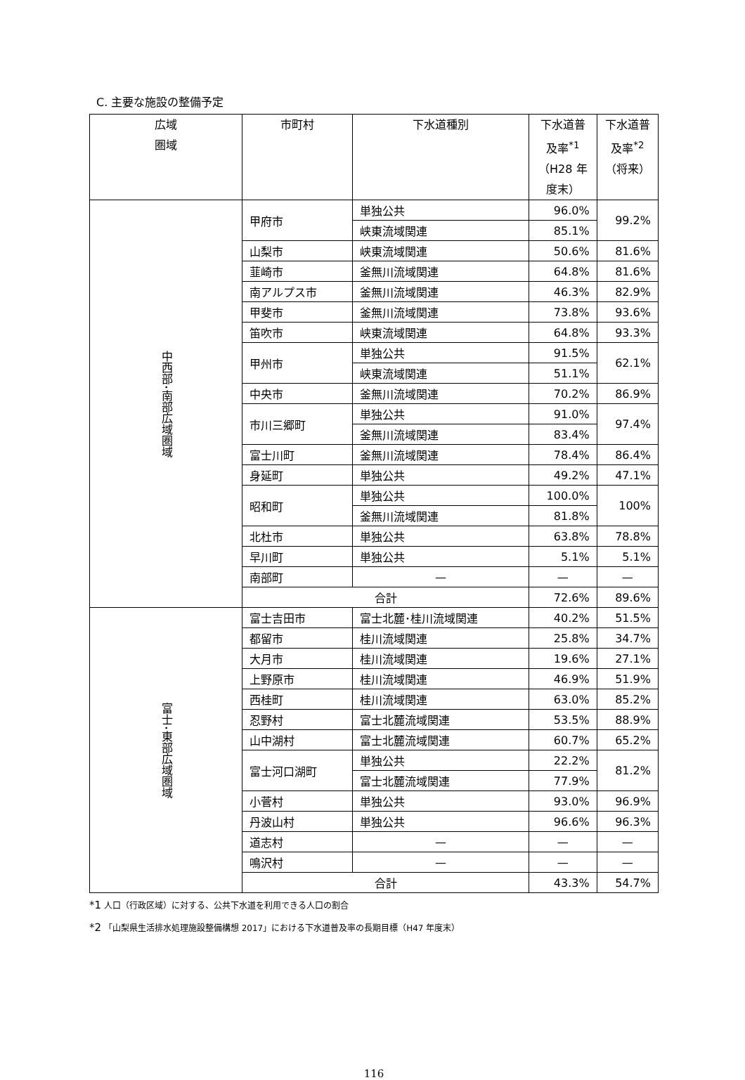C. 主要な施設の整備予定
| 広域 圏域 | 市町村 | 下水道種別 | 下水道普及率<sup>*1</sup> （H28 年度末） | 下水道普及率<sup>*2</sup> （将来） |
| --- | --- | --- | --- | --- |
| 中西部･南部広域圏域 | 甲府市 | 単独公共 | 96.0% | 99.2% |
| | | 峡東流域関連 | 85.1% | |
| | 山梨市 | 峡東流域関連 | 50.6% | 81.6% |
| | 韮崎市 | 釜無川流域関連 | 64.8% | 81.6% |
| | 南アルプス市 | 釜無川流域関連 | 46.3% | 82.9% |
| | 甲斐市 | 釜無川流域関連 | 73.8% | 93.6% |
| | 笛吹市 | 峡東流域関連 | 64.8% | 93.3% |
| | 甲州市 | 単独公共 | 91.5% | 62.1% |
| | | 峡東流域関連 | 51.1% | |
| | 中央市 | 釜無川流域関連 | 70.2% | 86.9% |
| | 市川三郷町 | 単独公共 | 91.0% | 97.4% |
| | | 釜無川流域関連 | 83.4% | |
| | 富士川町 | 釜無川流域関連 | 78.4% | 86.4% |
| | 身延町 | 単独公共 | 49.2% | 47.1% |
| | 昭和町 | 単独公共 | 100.0% | 100% |
| | | 釜無川流域関連 | 81.8% | |
| | 北杜市 | 単独公共 | 63.8% | 78.8% |
| | 早川町 | 単独公共 | 5.1% | 5.1% |
| | 南部町 | — | — | — |
| | 合計 | | 72.6% | 89.6% |
| 富士･東部広域圏域 | 富士吉田市 | 富士北麓･桂川流域関連 | 40.2% | 51.5% |
| | 都留市 | 桂川流域関連 | 25.8% | 34.7% |
| | 大月市 | 桂川流域関連 | 19.6% | 27.1% |
| | 上野原市 | 桂川流域関連 | 46.9% | 51.9% |
| | 西桂町 | 桂川流域関連 | 63.0% | 85.2% |
| | 忍野村 | 富士北麓流域関連 | 53.5% | 88.9% |
| | 山中湖村 | 富士北麓流域関連 | 60.7% | 65.2% |
| | 富士河口湖町 | 単独公共 | 22.2% | 81.2% |
| | | 富士北麓流域関連 | 77.9% | |
| | 小菅村 | 単独公共 | 93.0% | 96.9% |
| | 丹波山村 | 単独公共 | 96.6% | 96.3% |
| | 道志村 | — | — | — |
| | 鳴沢村 | — | — | — |
| | 合計 | | 43.3% | 54.7% |
*1 人口（行政区域）に対する、公共下水道を利用できる人口の割合
*2 「山梨県生活排水処理施設整備構想 2017」における下水道普及率の長期目標（H47 年度末）
116